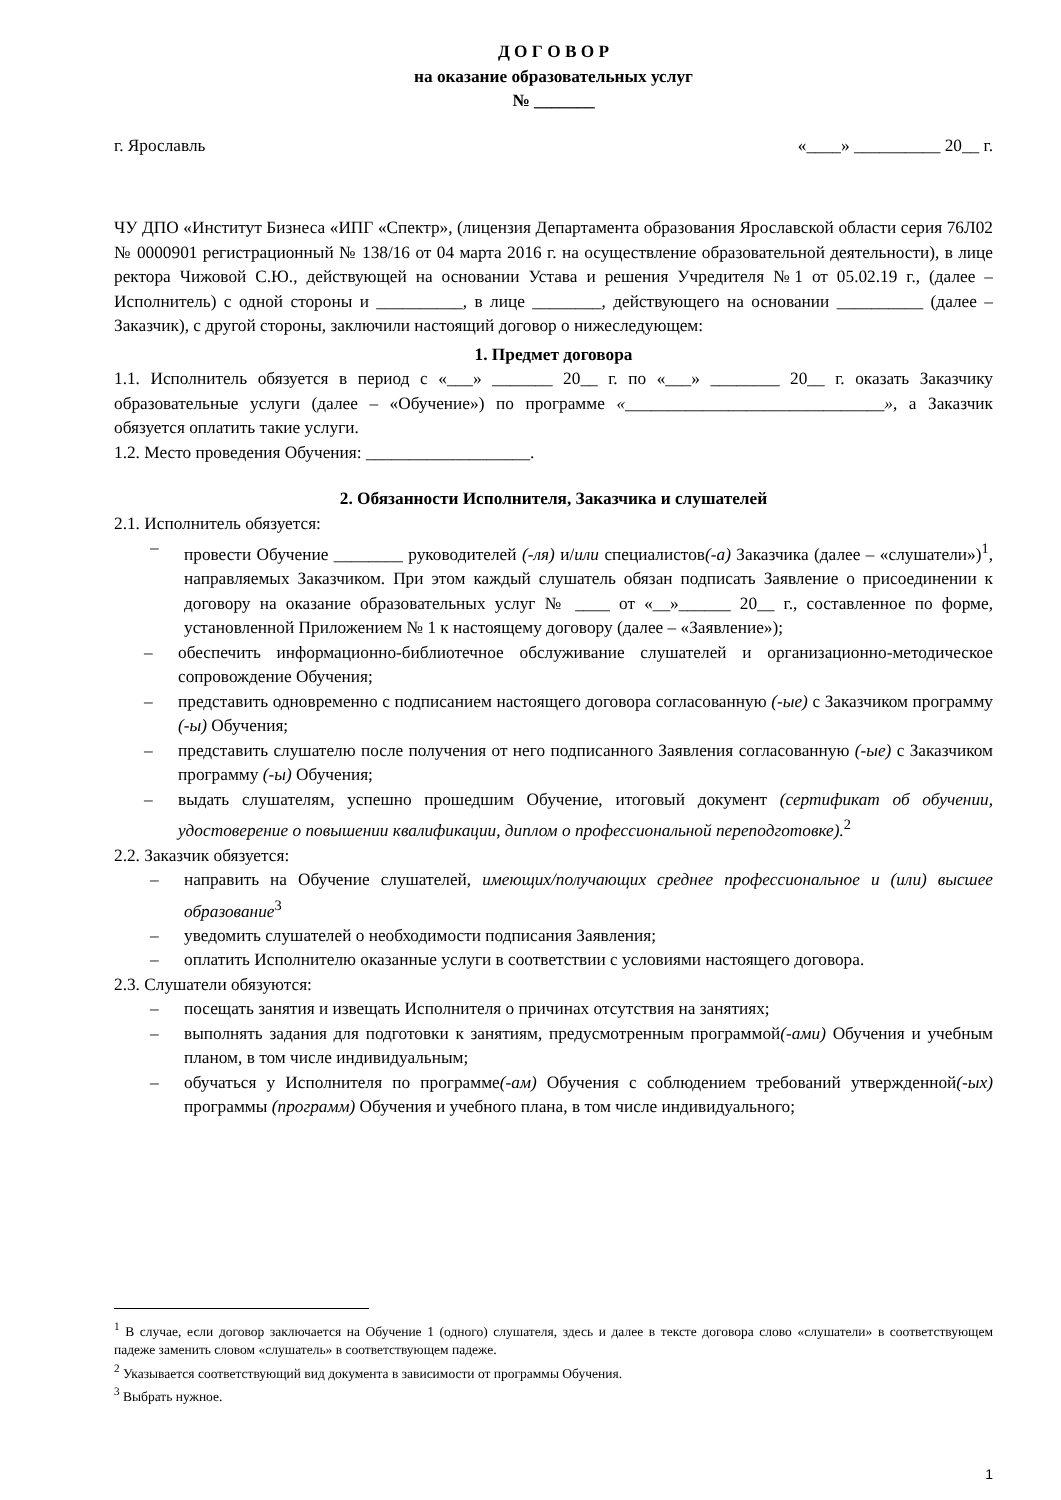Д О Г О В О Р
на оказание образовательных услуг
№ _______
г. Ярославль «____» __________ 20__ г.
ЧУ ДПО «Институт Бизнеса «ИПГ «Спектр», (лицензия Департамента образования Ярославской области серия 76Л02 № 0000901 регистрационный № 138/16 от 04 марта 2016 г. на осуществление образовательной деятельности), в лице ректора Чижовой С.Ю., действующей на основании Устава и решения Учредителя №1 от 05.02.19 г., (далее – Исполнитель) с одной стороны и __________, в лице ________, действующего на основании __________ (далее – Заказчик), с другой стороны, заключили настоящий договор о нижеследующем:
1. Предмет договора
1.1. Исполнитель обязуется в период с «___» _______ 20__ г. по «___» ________ 20__ г. оказать Заказчику образовательные услуги (далее – «Обучение») по программе «______________________________», а Заказчик обязуется оплатить такие услуги.
1.2. Место проведения Обучения: ___________________.
2. Обязанности Исполнителя, Заказчика и слушателей
2.1. Исполнитель обязуется:
– провести Обучение ________ руководителей (-ля) и/или специалистов(-а) Заказчика (далее – «слушатели»)<sup>1</sup>, направляемых Заказчиком. При этом каждый слушатель обязан подписать Заявление о присоединении к договору на оказание образовательных услуг № ____ от «__»______ 20__ г., составленное по форме, установленной Приложением № 1 к настоящему договору (далее – «Заявление»);
– обеспечить информационно-библиотечное обслуживание слушателей и организационно-методическое сопровождение Обучения;
– представить одновременно с подписанием настоящего договора согласованную (-ые) с Заказчиком программу (-ы) Обучения;
– представить слушателю после получения от него подписанного Заявления согласованную (-ые) с Заказчиком программу (-ы) Обучения;
– выдать слушателям, успешно прошедшим Обучение, итоговый документ (сертификат об обучении, удостоверение о повышении квалификации, диплом о профессиональной переподготовке).<sup>2</sup>
2.2. Заказчик обязуется:
– направить на Обучение слушателей, имеющих/получающих среднее профессиональное и (или) высшее образование<sup>3</sup>
– уведомить слушателей о необходимости подписания Заявления;
– оплатить Исполнителю оказанные услуги в соответствии с условиями настоящего договора.
2.3. Слушатели обязуются:
– посещать занятия и извещать Исполнителя о причинах отсутствия на занятиях;
– выполнять задания для подготовки к занятиям, предусмотренным программой(-ами) Обучения и учебным планом, в том числе индивидуальным;
– обучаться у Исполнителя по программе(-ам) Обучения с соблюдением требований утвержденной(-ых) программы (программ) Обучения и учебного плана, в том числе индивидуального;
<sup>1</sup> В случае, если договор заключается на Обучение 1 (одного) слушателя, здесь и далее в тексте договора слово «слушатели» в соответствующем падеже заменить словом «слушатель» в соответствующем падеже.
<sup>2</sup> Указывается соответствующий вид документа в зависимости от программы Обучения.
<sup>3</sup> Выбрать нужное.
1